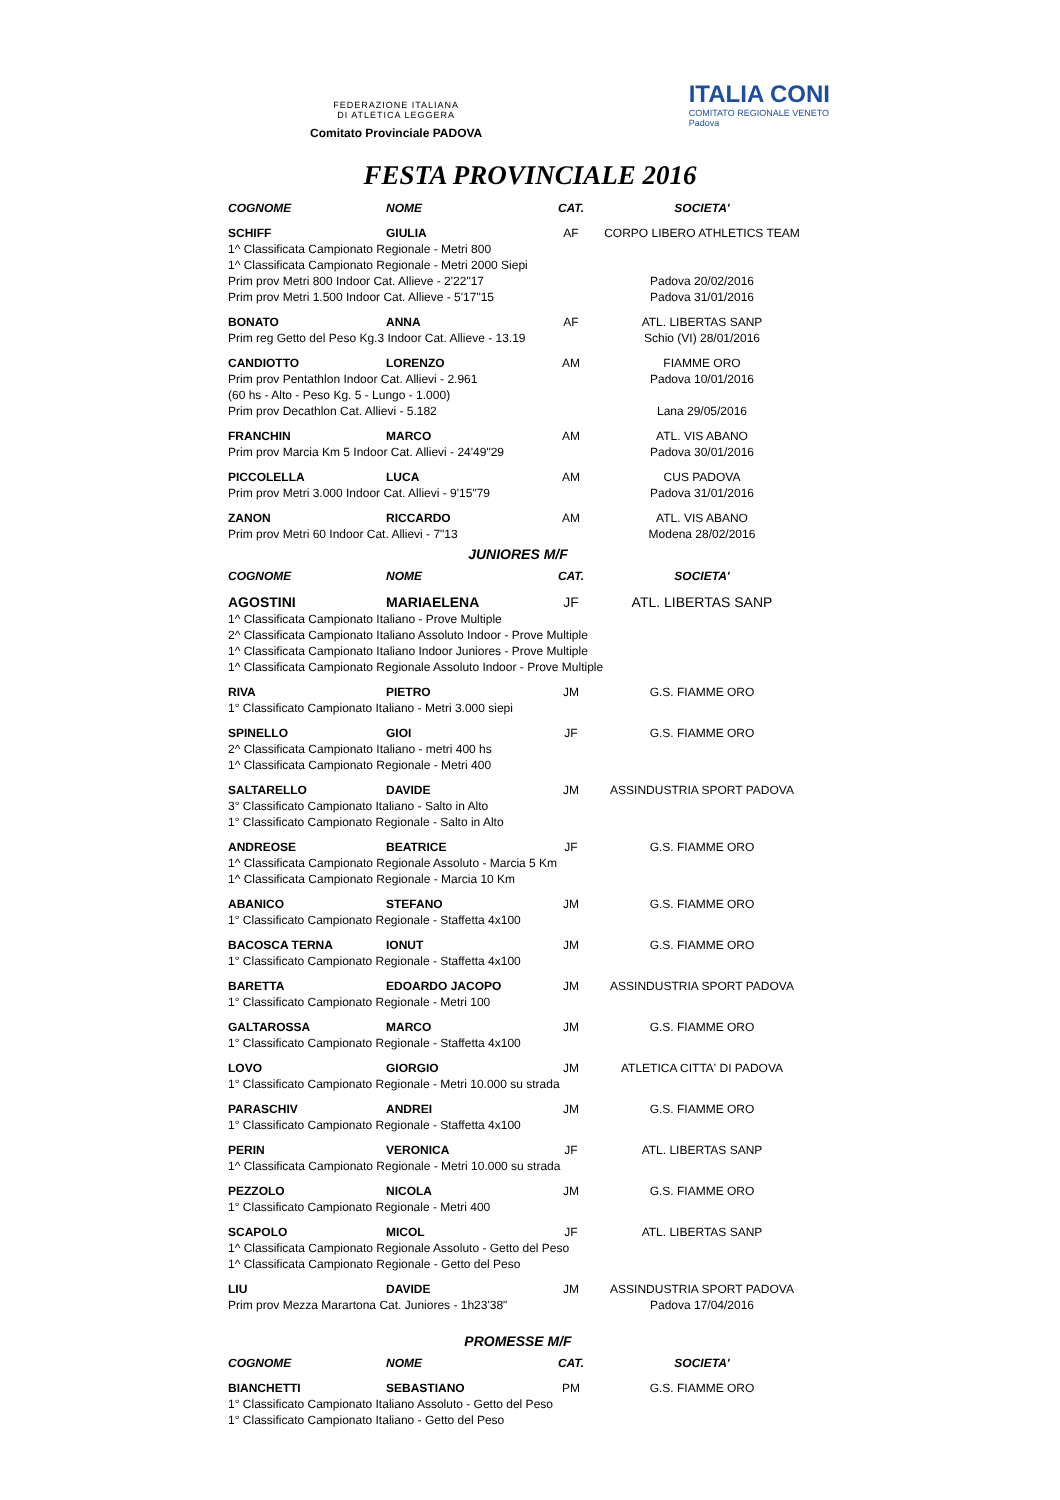FEDERAZIONE ITALIANA
DI ATLETICA LEGGERA
Comitato Provinciale PADOVA
ITALIA CONI
COMITATO REGIONALE VENETO
Padova
FESTA PROVINCIALE 2016
| COGNOME | NOME | CAT. | SOCIETA' |
| --- | --- | --- | --- |
| SCHIFF | GIULIA | AF | CORPO LIBERO ATHLETICS TEAM |
| 1^ Classificata Campionato Regionale - Metri 800 | | | |
| 1^ Classificata Campionato Regionale - Metri 2000 Siepi | | | |
| Prim prov Metri 800 Indoor Cat. Allieve - 2'22"17 | | | Padova 20/02/2016 |
| Prim prov Metri 1.500 Indoor Cat. Allieve - 5'17"15 | | | Padova 31/01/2016 |
| BONATO | ANNA | AF | ATL. LIBERTAS SANP |
| Prim reg Getto del Peso Kg.3 Indoor Cat. Allieve - 13.19 | | | Schio (VI) 28/01/2016 |
| CANDIOTTO | LORENZO | AM | FIAMME ORO |
| Prim prov Pentathlon Indoor Cat. Allievi - 2.961 | | | Padova 10/01/2016 |
| (60 hs - Alto - Peso Kg. 5 - Lungo - 1.000) | | | |
| Prim prov Decathlon Cat. Allievi - 5.182 | | | Lana 29/05/2016 |
| FRANCHIN | MARCO | AM | ATL. VIS ABANO |
| Prim prov Marcia Km 5 Indoor Cat. Allievi - 24'49"29 | | | Padova 30/01/2016 |
| PICCOLELLA | LUCA | AM | CUS PADOVA |
| Prim prov Metri 3.000 Indoor Cat. Allievi - 9'15"79 | | | Padova 31/01/2016 |
| ZANON | RICCARDO | AM | ATL. VIS ABANO |
| Prim prov Metri 60 Indoor Cat. Allievi - 7"13 | | | Modena 28/02/2016 |
| JUNIORES M/F | | | |
| COGNOME | NOME | CAT. | SOCIETA' |
| AGOSTINI | MARIAELENA | JF | ATL. LIBERTAS SANP |
| 1^ Classificata Campionato Italiano - Prove Multiple | | | |
| 2^ Classificata Campionato Italiano Assoluto Indoor - Prove Multiple | | | |
| 1^ Classificata Campionato Italiano Indoor Juniores - Prove Multiple | | | |
| 1^ Classificata Campionato Regionale Assoluto Indoor - Prove Multiple | | | |
| RIVA | PIETRO | JM | G.S. FIAMME ORO |
| 1° Classificato Campionato Italiano - Metri 3.000 siepi | | | |
| SPINELLO | GIOI | JF | G.S. FIAMME ORO |
| 2^ Classificata Campionato Italiano - metri 400 hs | | | |
| 1^ Classificata Campionato Regionale - Metri 400 | | | |
| SALTARELLO | DAVIDE | JM | ASSINDUSTRIA SPORT PADOVA |
| 3° Classificato Campionato Italiano - Salto in Alto | | | |
| 1° Classificato Campionato Regionale - Salto in Alto | | | |
| ANDREOSE | BEATRICE | JF | G.S. FIAMME ORO |
| 1^ Classificata Campionato Regionale Assoluto - Marcia 5 Km | | | |
| 1^ Classificata Campionato Regionale - Marcia 10 Km | | | |
| ABANICO | STEFANO | JM | G.S. FIAMME ORO |
| 1° Classificato Campionato Regionale - Staffetta 4x100 | | | |
| BACOSCA TERNA | IONUT | JM | G.S. FIAMME ORO |
| 1° Classificato Campionato Regionale - Staffetta 4x100 | | | |
| BARETTA | EDOARDO JACOPO | JM | ASSINDUSTRIA SPORT PADOVA |
| 1° Classificato Campionato Regionale - Metri 100 | | | |
| GALTAROSSA | MARCO | JM | G.S. FIAMME ORO |
| 1° Classificato Campionato Regionale - Staffetta 4x100 | | | |
| LOVO | GIORGIO | JM | ATLETICA CITTA' DI PADOVA |
| 1° Classificato Campionato Regionale - Metri 10.000 su strada | | | |
| PARASCHIV | ANDREI | JM | G.S. FIAMME ORO |
| 1° Classificato Campionato Regionale - Staffetta 4x100 | | | |
| PERIN | VERONICA | JF | ATL. LIBERTAS SANP |
| 1^ Classificata Campionato Regionale - Metri 10.000 su strada | | | |
| PEZZOLO | NICOLA | JM | G.S. FIAMME ORO |
| 1° Classificato Campionato Regionale - Metri 400 | | | |
| SCAPOLO | MICOL | JF | ATL. LIBERTAS SANP |
| 1^ Classificata Campionato Regionale Assoluto - Getto del Peso | | | |
| 1^ Classificata Campionato Regionale - Getto del Peso | | | |
| LIU | DAVIDE | JM | ASSINDUSTRIA SPORT PADOVA |
| Prim prov Mezza Marartona Cat. Juniores - 1h23'38" | | | Padova 17/04/2016 |
| PROMESSE M/F | | | |
| COGNOME | NOME | CAT. | SOCIETA' |
| BIANCHETTI | SEBASTIANO | PM | G.S. FIAMME ORO |
| 1° Classificato Campionato Italiano Assoluto - Getto del Peso | | | |
| 1° Classificato Campionato Italiano - Getto del Peso | | | |